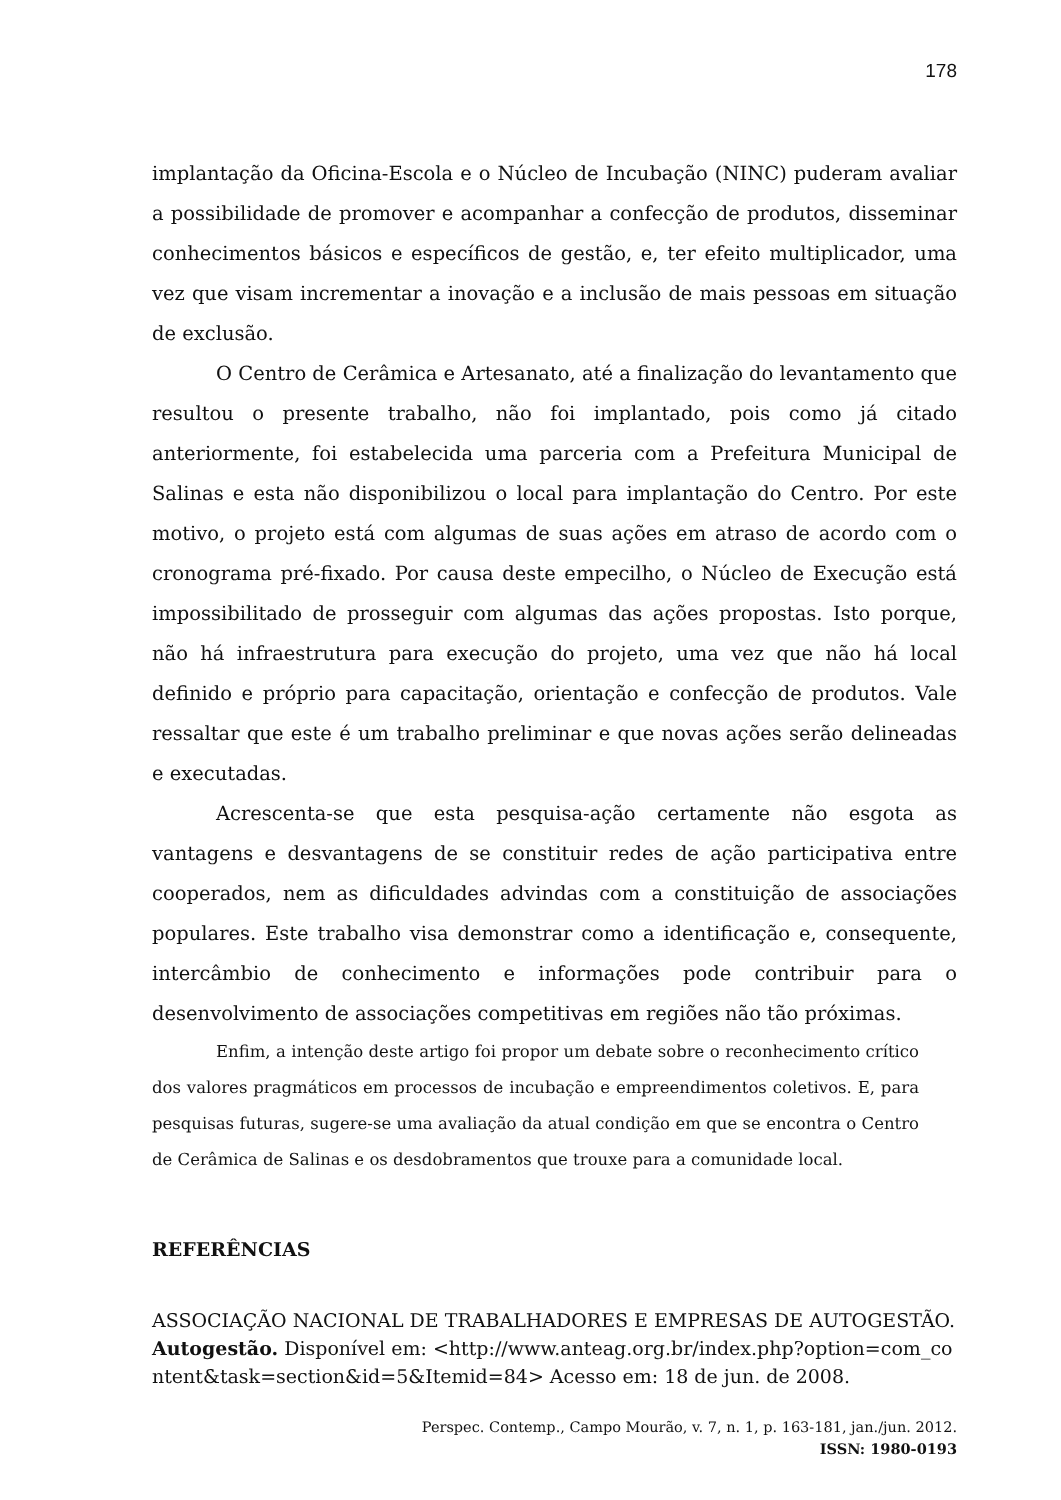178
implantação da Oficina-Escola e o Núcleo de Incubação (NINC) puderam avaliar a possibilidade de promover e acompanhar a confecção de produtos, disseminar conhecimentos básicos e específicos de gestão, e, ter efeito multiplicador, uma vez que visam incrementar a inovação e a inclusão de mais pessoas em situação de exclusão.
O Centro de Cerâmica e Artesanato, até a finalização do levantamento que resultou o presente trabalho, não foi implantado, pois como já citado anteriormente, foi estabelecida uma parceria com a Prefeitura Municipal de Salinas e esta não disponibilizou o local para implantação do Centro. Por este motivo, o projeto está com algumas de suas ações em atraso de acordo com o cronograma pré-fixado. Por causa deste empecilho, o Núcleo de Execução está impossibilitado de prosseguir com algumas das ações propostas. Isto porque, não há infraestrutura para execução do projeto, uma vez que não há local definido e próprio para capacitação, orientação e confecção de produtos. Vale ressaltar que este é um trabalho preliminar e que novas ações serão delineadas e executadas.
Acrescenta-se que esta pesquisa-ação certamente não esgota as vantagens e desvantagens de se constituir redes de ação participativa entre cooperados, nem as dificuldades advindas com a constituição de associações populares. Este trabalho visa demonstrar como a identificação e, consequente, intercâmbio de conhecimento e informações pode contribuir para o desenvolvimento de associações competitivas em regiões não tão próximas.
Enfim, a intenção deste artigo foi propor um debate sobre o reconhecimento crítico dos valores pragmáticos em processos de incubação e empreendimentos coletivos. E, para pesquisas futuras, sugere-se uma avaliação da atual condição em que se encontra o Centro de Cerâmica de Salinas e os desdobramentos que trouxe para a comunidade local.
REFERÊNCIAS
ASSOCIAÇÃO NACIONAL DE TRABALHADORES E EMPRESAS DE AUTOGESTÃO. Autogestão. Disponível em: <http://www.anteag.org.br/index.php?option=com_content&task=section&id=5&Itemid=84> Acesso em: 18 de jun. de 2008.
Perspec. Contemp., Campo Mourão, v. 7, n. 1, p. 163-181, jan./jun. 2012.
ISSN: 1980-0193